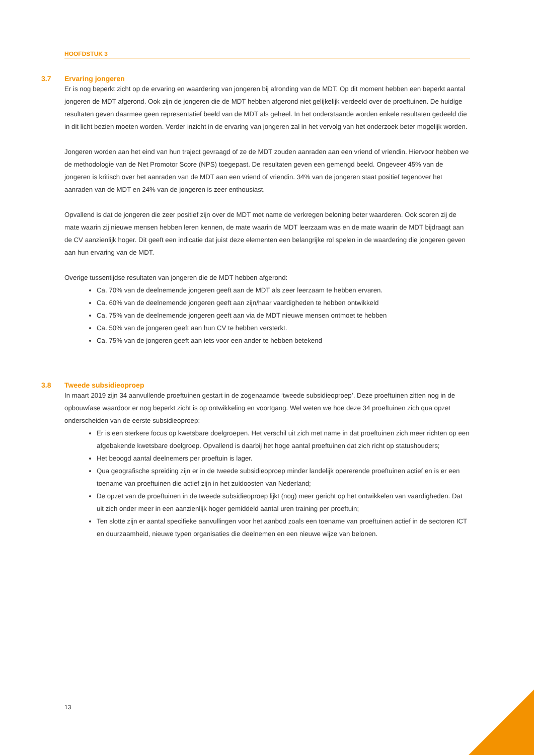HOOFDSTUK 3
3.7 Ervaring jongeren
Er is nog beperkt zicht op de ervaring en waardering van jongeren bij afronding van de MDT. Op dit moment hebben een beperkt aantal jongeren de MDT afgerond. Ook zijn de jongeren die de MDT hebben afgerond niet gelijkelijk verdeeld over de proeftuinen. De huidige resultaten geven daarmee geen representatief beeld van de MDT als geheel. In het onderstaande worden enkele resultaten gedeeld die in dit licht bezien moeten worden. Verder inzicht in de ervaring van jongeren zal in het vervolg van het onderzoek beter mogelijk worden.
Jongeren worden aan het eind van hun traject gevraagd of ze de MDT zouden aanraden aan een vriend of vriendin. Hiervoor hebben we de methodologie van de Net Promotor Score (NPS) toegepast. De resultaten geven een gemengd beeld. Ongeveer 45% van de jongeren is kritisch over het aanraden van de MDT aan een vriend of vriendin. 34% van de jongeren staat positief tegenover het aanraden van de MDT en 24% van de jongeren is zeer enthousiast.
Opvallend is dat de jongeren die zeer positief zijn over de MDT met name de verkregen beloning beter waarderen. Ook scoren zij de mate waarin zij nieuwe mensen hebben leren kennen, de mate waarin de MDT leerzaam was en de mate waarin de MDT bijdraagt aan de CV aanzienlijk hoger. Dit geeft een indicatie dat juist deze elementen een belangrijke rol spelen in de waardering die jongeren geven aan hun ervaring van de MDT.
Overige tussentijdse resultaten van jongeren die de MDT hebben afgerond:
Ca. 70% van de deelnemende jongeren geeft aan de MDT als zeer leerzaam te hebben ervaren.
Ca. 60% van de deelnemende jongeren geeft aan zijn/haar vaardigheden te hebben ontwikkeld
Ca. 75% van de deelnemende jongeren geeft aan via de MDT nieuwe mensen ontmoet te hebben
Ca. 50% van de jongeren geeft aan hun CV te hebben versterkt.
Ca. 75% van de jongeren geeft aan iets voor een ander te hebben betekend
3.8 Tweede subsidieoproep
In maart 2019 zijn 34 aanvullende proeftuinen gestart in de zogenaamde ‘tweede subsidieoproep’. Deze proeftuinen zitten nog in de opbouwfase waardoor er nog beperkt zicht is op ontwikkeling en voortgang. Wel weten we hoe deze 34 proeftuinen zich qua opzet onderscheiden van de eerste subsidieoproep:
Er is een sterkere focus op kwetsbare doelgroepen. Het verschil uit zich met name in dat proeftuinen zich meer richten op een afgebakende kwetsbare doelgroep. Opvallend is daarbij het hoge aantal proeftuinen dat zich richt op statushouders;
Het beoogd aantal deelnemers per proeftuin is lager.
Qua geografische spreiding zijn er in de tweede subsidieoproep minder landelijk opererende proeftuinen actief en is er een toename van proeftuinen die actief zijn in het zuidoosten van Nederland;
De opzet van de proeftuinen in de tweede subsidieoproep lijkt (nog) meer gericht op het ontwikkelen van vaardigheden. Dat uit zich onder meer in een aanzienlijk hoger gemiddeld aantal uren training per proeftuin;
Ten slotte zijn er aantal specifieke aanvullingen voor het aanbod zoals een toename van proeftuinen actief in de sectoren ICT en duurzaamheid, nieuwe typen organisaties die deelnemen en een nieuwe wijze van belonen.
13